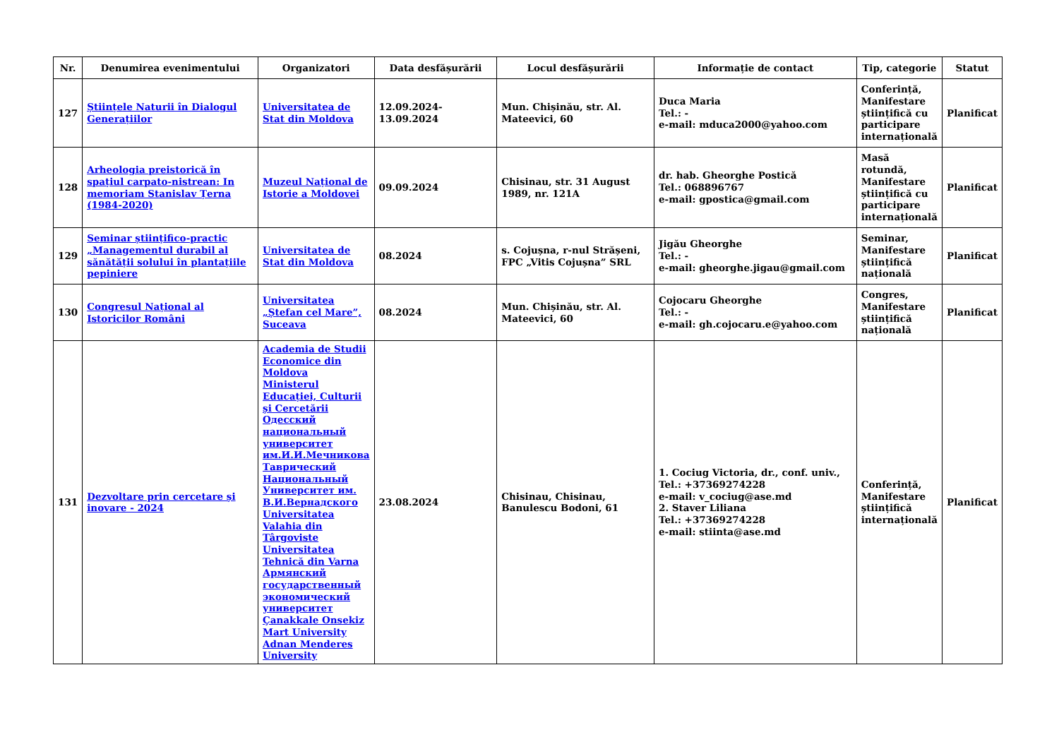| Nr. | Denumirea evenimentului | Organizatori | Data desfășurării | Locul desfășurării | Informație de contact | Tip, categorie | Statut |
| --- | --- | --- | --- | --- | --- | --- | --- |
| 127 | Științele Naturii în Dialogul Generațiilor | Universitatea de Stat din Moldova | 12.09.2024-13.09.2024 | Mun. Chișinău, str. Al. Mateevici, 60 | Duca Maria Tel.: - e-mail: mduca2000@yahoo.com | Conferință, Manifestare științifică cu participare internațională | Planificat |
| 128 | Arheologia preistorică în spațiul carpato-nistrean: In memoriam Stanislav Țerna (1984-2020) | Muzeul Național de Istorie a Moldovei | 09.09.2024 | Chisinau, str. 31 August 1989, nr. 121A | dr. hab. Gheorghe Postică Tel.: 068896767 e-mail: gpostica@gmail.com | Masă rotundă, Manifestare științifică cu participare internațională | Planificat |
| 129 | Seminar științifico-practic „Managementul durabil al sănătății solului în plantațiile pepiniere | Universitatea de Stat din Moldova | 08.2024 | s. Cojușna, r-nul Strășeni, FPC „Vitis Cojușna” SRL | Jigău Gheorghe Tel.: - e-mail: gheorghe.jigau@gmail.com | Seminar, Manifestare științifică națională | Planificat |
| 130 | Congresul Național al Istoricilor Români | Universitatea „Ștefan cel Mare”, Suceava | 08.2024 | Mun. Chișinău, str. Al. Mateevici, 60 | Cojocaru Gheorghe Tel.: - e-mail: gh.cojocaru.e@yahoo.com | Congres, Manifestare științifică națională | Planificat |
| 131 | Dezvoltare prin cercetare și inovare - 2024 | Academia de Studii Economice din Moldova Ministerul Educației, Culturii și Cercetării Одесский национальный университет им.И.И.Мечникова Таврический Национальный Университет им. В.И.Вернадского Universitatea Valahia din Târgoviste Universitatea Tehnică din Varna Армянский государственный экономический университет Çanakkale Onsekiz Mart University Adnan Menderes University | 23.08.2024 | Chisinau, Chisinau, Banulescu Bodoni, 61 | 1. Cociug Victoria, dr., conf. univ., Tel.: +37369274228 e-mail: v_cociug@ase.md 2. Staver Liliana Tel.: +37369274228 e-mail: stiinta@ase.md | Conferință, Manifestare științifică internațională | Planificat |